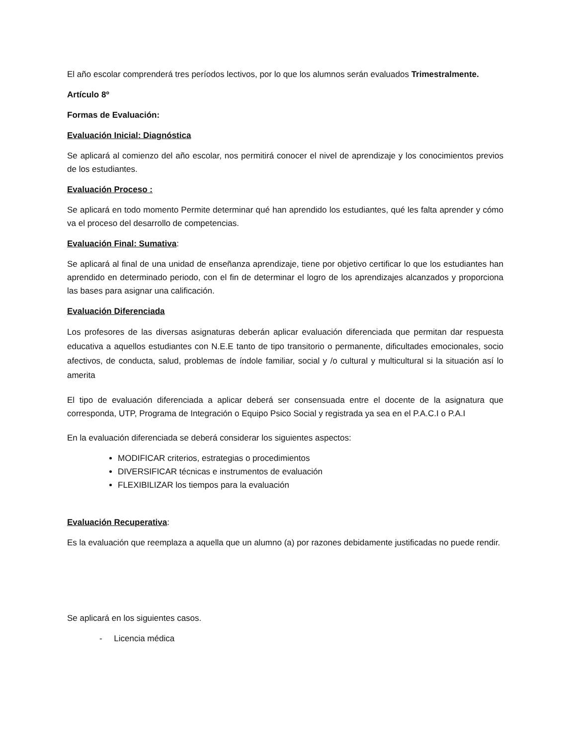El año escolar comprenderá tres períodos lectivos, por lo que los alumnos serán evaluados Trimestralmente.
Artículo 8º
Formas de Evaluación:
Evaluación Inicial: Diagnóstica
Se aplicará al comienzo del año escolar, nos permitirá conocer el nivel de aprendizaje y los conocimientos previos de los estudiantes.
Evaluación Proceso :
Se aplicará en todo momento Permite determinar qué han aprendido los estudiantes, qué les falta aprender y cómo va el proceso del desarrollo de competencias.
Evaluación Final: Sumativa:
Se aplicará al final de una unidad de enseñanza aprendizaje, tiene por objetivo certificar lo que los estudiantes han aprendido en determinado periodo, con el fin de determinar el logro de los aprendizajes alcanzados y proporciona las bases para asignar una calificación.
Evaluación Diferenciada
Los profesores de las diversas asignaturas deberán aplicar evaluación diferenciada que permitan dar respuesta educativa a aquellos estudiantes con N.E.E tanto de tipo transitorio o permanente, dificultades emocionales, socio afectivos, de conducta, salud, problemas de índole familiar, social y /o cultural y multicultural si la situación así lo amerita
El tipo de evaluación diferenciada a aplicar deberá ser consensuada entre el docente de la asignatura que corresponda, UTP, Programa de Integración o Equipo Psico Social y registrada ya sea en el P.A.C.I o P.A.I
En la evaluación diferenciada se deberá considerar los siguientes aspectos:
MODIFICAR criterios, estrategias o procedimientos
DIVERSIFICAR técnicas e instrumentos de evaluación
FLEXIBILIZAR los tiempos para la evaluación
Evaluación Recuperativa:
Es la evaluación que reemplaza a aquella que un alumno (a) por razones debidamente justificadas no puede rendir.
Se aplicará en los siguientes casos.
- Licencia médica